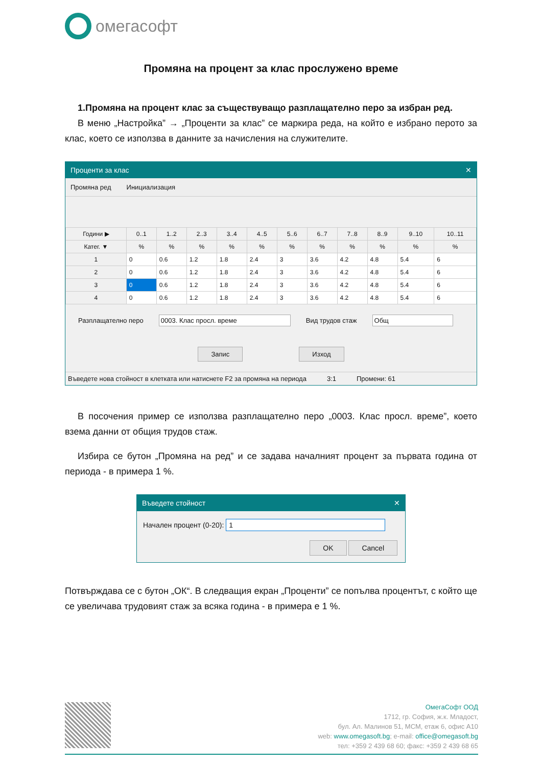омегасофт
Промяна на процент за клас прослужено време
1.Промяна на процент клас за съществуващо разплащателно перо за избран ред.
В меню „Настройка” → „Проценти за клас” се маркира реда, на който е избрано перото за клас, което се използва в данните за начисления на служителите.
Проценти за клас ✕
Промяна ред Инициализация
| Години ▶ | 0..1 | 1..2 | 2..3 | 3..4 | 4..5 | 5..6 | 6..7 | 7..8 | 8..9 | 9..10 | 10..11 |
| --- | --- | --- | --- | --- | --- | --- | --- | --- | --- | --- | --- |
| Катег. ▼ | % | % | % | % | % | % | % | % | % | % | % |
| 1 | 0 | 0.6 | 1.2 | 1.8 | 2.4 | 3 | 3.6 | 4.2 | 4.8 | 5.4 | 6 |
| 2 | 0 | 0.6 | 1.2 | 1.8 | 2.4 | 3 | 3.6 | 4.2 | 4.8 | 5.4 | 6 |
| 3 | 0 | 0.6 | 1.2 | 1.8 | 2.4 | 3 | 3.6 | 4.2 | 4.8 | 5.4 | 6 |
| 4 | 0 | 0.6 | 1.2 | 1.8 | 2.4 | 3 | 3.6 | 4.2 | 4.8 | 5.4 | 6 |
Разплащателно перо 0003. Клас просл. време Вид трудов стаж Общ
Запис Изход
Въведете нова стойност в клетката или натиснете F2 за промяна на периода 3:1 Промени: 61
В посочения пример се използва разплащателно перо „0003. Клас просл. време”, което взема данни от общия трудов стаж.
Избира се бутон „Промяна на ред” и се задава началният процент за първата година от периода - в примера 1 %.
Въведете стойност ✕
Начален процент (0-20): 1
OK Cancel
Потвърждава се с бутон „ОК“. В следващия екран „Проценти” се попълва процентът, с който ще се увеличава трудовият стаж за всяка година - в примера е 1 %.
ОмегаСофт ООД
1712, гр. София, ж.к. Младост,
бул. Ал. Малинов 51, МСМ, етаж 6, офис А10
web: www.omegasoft.bg; e-mail: office@omegasoft.bg
тел: +359 2 439 68 60; факс: +359 2 439 68 65